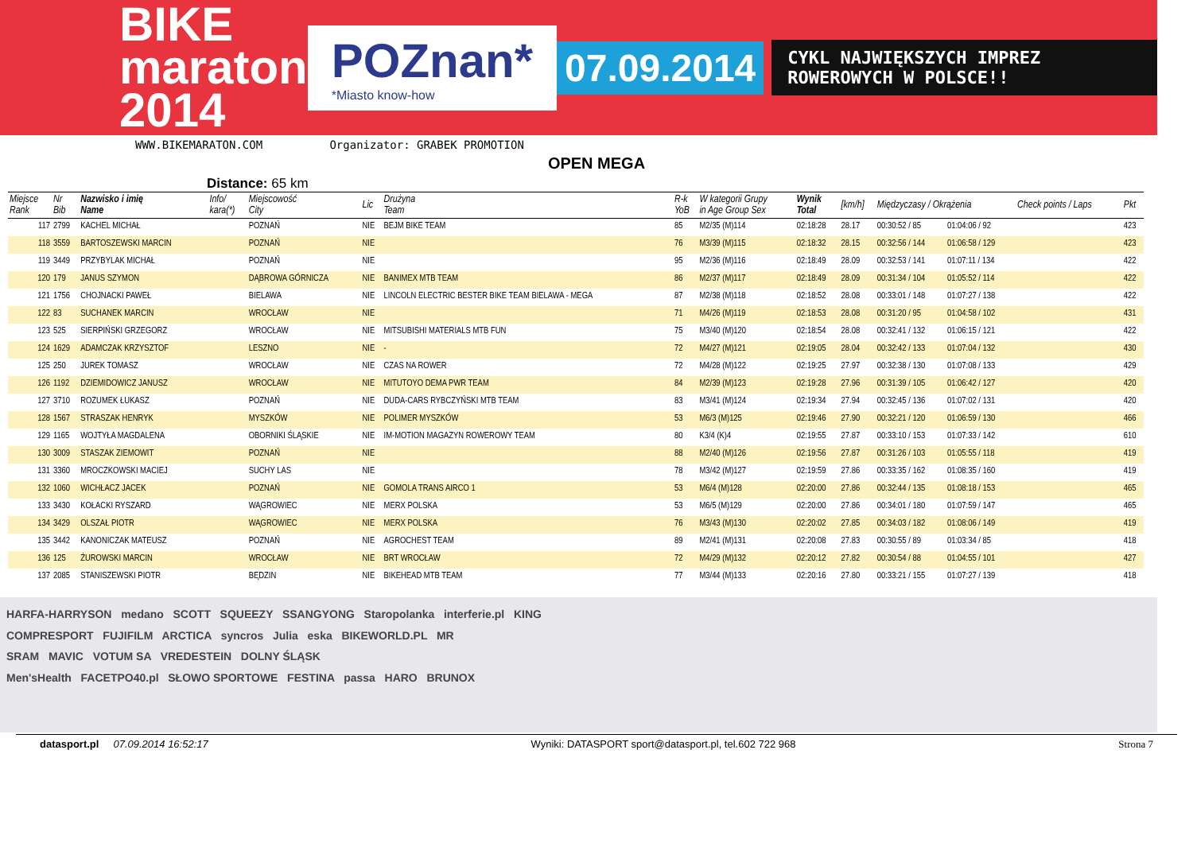BIKE maraton 2014
POZnan*
*Miasto know-how
07.09.2014
CYKL NAJWIĘKSZYCH IMPREZ ROWEROWYCH W POLSCE!!
WWW.BIKEMARATON.COM Organizator: GRABEK PROMOTION
OPEN MEGA
Distance: 65 km
| Miejsce Rank | Nr Bib | Nazwisko i imię Name | Info/ kara(*) | Miejscowość City | Lic | Drużyna Team | R-k YoB | W kategorii Grupy in Age Group Sex | Wynik Total | [km/h] | Międzyczasy / Okrążenia | | Check points / Laps | Pkt |
| --- | --- | --- | --- | --- | --- | --- | --- | --- | --- | --- | --- | --- | --- | --- |
| 117 | 2799 | KACHEL MICHAŁ | | POZNAŃ | NIE | BEJM BIKE TEAM | 85 | M2/35 (M)114 | 02:18:28 | 28.17 | 00:30:52 / 85 | 01:04:06 / 92 | | 423 |
| 118 | 3559 | BARTOSZEWSKI MARCIN | | POZNAŃ | NIE | | 76 | M3/39 (M)115 | 02:18:32 | 28.15 | 00:32:56 / 144 | 01:06:58 / 129 | | 423 |
| 119 | 3449 | PRZYBYLAK MICHAŁ | | POZNAŃ | NIE | | 95 | M2/36 (M)116 | 02:18:49 | 28.09 | 00:32:53 / 141 | 01:07:11 / 134 | | 422 |
| 120 | 179 | JANUS SZYMON | | DĄBROWA GÓRNICZA | NIE | BANIMEX MTB TEAM | 86 | M2/37 (M)117 | 02:18:49 | 28.09 | 00:31:34 / 104 | 01:05:52 / 114 | | 422 |
| 121 | 1756 | CHOJNACKI PAWEŁ | | BIELAWA | NIE | LINCOLN ELECTRIC BESTER BIKE TEAM BIELAWA - MEGA | 87 | M2/38 (M)118 | 02:18:52 | 28.08 | 00:33:01 / 148 | 01:07:27 / 138 | | 422 |
| 122 | 83 | SUCHANEK MARCIN | | WROCŁAW | NIE | | 71 | M4/26 (M)119 | 02:18:53 | 28.08 | 00:31:20 / 95 | 01:04:58 / 102 | | 431 |
| 123 | 525 | SIERPIŃSKI GRZEGORZ | | WROCŁAW | NIE | MITSUBISHI MATERIALS MTB FUN | 75 | M3/40 (M)120 | 02:18:54 | 28.08 | 00:32:41 / 132 | 01:06:15 / 121 | | 422 |
| 124 | 1629 | ADAMCZAK KRZYSZTOF | | LESZNO | NIE | - | 72 | M4/27 (M)121 | 02:19:05 | 28.04 | 00:32:42 / 133 | 01:07:04 / 132 | | 430 |
| 125 | 250 | JUREK TOMASZ | | WROCŁAW | NIE | CZAS NA ROWER | 72 | M4/28 (M)122 | 02:19:25 | 27.97 | 00:32:38 / 130 | 01:07:08 / 133 | | 429 |
| 126 | 1192 | DZIEMIDOWICZ JANUSZ | | WROCŁAW | NIE | MITUTOYO DEMA PWR TEAM | 84 | M2/39 (M)123 | 02:19:28 | 27.96 | 00:31:39 / 105 | 01:06:42 / 127 | | 420 |
| 127 | 3710 | ROZUMEK ŁUKASZ | | POZNAŃ | NIE | DUDA-CARS RYBCZYŃSKI MTB TEAM | 83 | M3/41 (M)124 | 02:19:34 | 27.94 | 00:32:45 / 136 | 01:07:02 / 131 | | 420 |
| 128 | 1567 | STRASZAK HENRYK | | MYSZKÓW | NIE | POLIMER MYSZKÓW | 53 | M6/3 (M)125 | 02:19:46 | 27.90 | 00:32:21 / 120 | 01:06:59 / 130 | | 466 |
| 129 | 1165 | WOJTYŁA MAGDALENA | | OBORNIKI ŚLĄSKIE | NIE | IM-MOTION MAGAZYN ROWEROWY TEAM | 80 | K3/4 (K)4 | 02:19:55 | 27.87 | 00:33:10 / 153 | 01:07:33 / 142 | | 610 |
| 130 | 3009 | STASZAK ZIEMOWIT | | POZNAŃ | NIE | | 88 | M2/40 (M)126 | 02:19:56 | 27.87 | 00:31:26 / 103 | 01:05:55 / 118 | | 419 |
| 131 | 3360 | MROCZKOWSKI MACIEJ | | SUCHY LAS | NIE | | 78 | M3/42 (M)127 | 02:19:59 | 27.86 | 00:33:35 / 162 | 01:08:35 / 160 | | 419 |
| 132 | 1060 | WICHŁACZ JACEK | | POZNAŃ | NIE | GOMOLA TRANS AIRCO 1 | 53 | M6/4 (M)128 | 02:20:00 | 27.86 | 00:32:44 / 135 | 01:08:18 / 153 | | 465 |
| 133 | 3430 | KOŁACKI RYSZARD | | WĄGROWIEC | NIE | MERX POLSKA | 53 | M6/5 (M)129 | 02:20:00 | 27.86 | 00:34:01 / 180 | 01:07:59 / 147 | | 465 |
| 134 | 3429 | OLSZAŁ PIOTR | | WĄGROWIEC | NIE | MERX POLSKA | 76 | M3/43 (M)130 | 02:20:02 | 27.85 | 00:34:03 / 182 | 01:08:06 / 149 | | 419 |
| 135 | 3442 | KANONICZAK MATEUSZ | | POZNAŃ | NIE | AGROCHEST TEAM | 89 | M2/41 (M)131 | 02:20:08 | 27.83 | 00:30:55 / 89 | 01:03:34 / 85 | | 418 |
| 136 | 125 | ŻUROWSKI MARCIN | | WROCŁAW | NIE | BRT WROCŁAW | 72 | M4/29 (M)132 | 02:20:12 | 27.82 | 00:30:54 / 88 | 01:04:55 / 101 | | 427 |
| 137 | 2085 | STANISZEWSKI PIOTR | | BĘDZIN | NIE | BIKEHEAD MTB TEAM | 77 | M3/44 (M)133 | 02:20:16 | 27.80 | 00:33:21 / 155 | 01:07:27 / 139 | | 418 |
HARFA-HARRYSON medano SCOTT SQUEEZY SSANGYONG Staropolanka interferie.pl KING
COMPRESPORT FUJIFILM ARCTICA syncros Julia eska BIKEWORLD.PL MR
SRAM MAVIC VOTUM SA VREDESTEIN DOLNY ŚLĄSK
Men'sHealth FACETPO40.pl SŁOWO SPORTOWE FESTINA passa HARO BRUNOX
datasport.pl 07.09.2014 16:52:17 Wyniki: DATASPORT sport@datasport.pl, tel.602 722 968 Strona 7